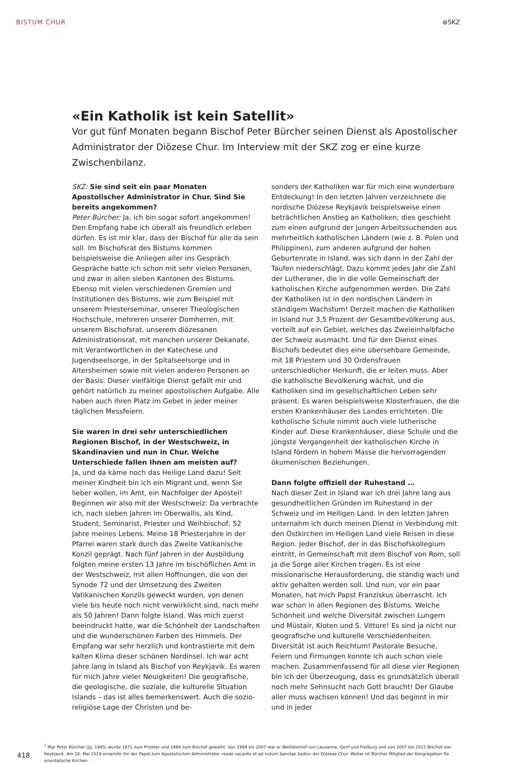BISTUM CHUR ⊕SKZ
«Ein Katholik ist kein Satellit»
Vor gut fünf Monaten begann Bischof Peter Bürcher seinen Dienst als Apostolischer Administrator der Diözese Chur. Im Interview mit der SKZ zog er eine kurze Zwischenbilanz.
SKZ: Sie sind seit ein paar Monaten Apostolischer Administrator in Chur. Sind Sie bereits angekommen?
Peter Bürcher: Ja, ich bin sogar sofort angekommen! Den Empfang habe ich überall als freundlich erleben dürfen. Es ist mir klar, dass der Bischof für alle da sein soll. Im Bischofsrat des Bistums kommen beispielsweise die Anliegen aller ins Gespräch. Gespräche hatte ich schon mit sehr vielen Personen, und zwar in allen sieben Kantonen des Bistums. Ebenso mit vielen verschiedenen Gremien und Institutionen des Bistums, wie zum Beispiel mit unserem Priesterseminar, unserer Theologischen Hochschule, mehreren unserer Domherren, mit unserem Bischofsrat, unserem diözesanen Administrationsrat, mit manchen unserer Dekanate, mit Verantwortlichen in der Katechese und Jugendseelsorge, in der Spitalseelsorge und in Altersheimen sowie mit vielen anderen Personen an der Basis. Dieser vielfältige Dienst gefällt mir und gehört natürlich zu meiner apostolischen Aufgabe. Alle haben auch ihren Platz im Gebet in jeder meiner täglichen Messfeiern.
Sie waren in drei sehr unterschiedlichen Regionen Bischof, in der Westschweiz, in Skandinavien und nun in Chur. Welche Unterschiede fallen Ihnen am meisten auf?
Ja, und da käme noch das Heilige Land dazu! Seit meiner Kindheit bin ich ein Migrant und, wenn Sie lieber wollen, im Amt, ein Nachfolger der Apostel! Beginnen wir also mit der Westschweiz: Da verbrachte ich, nach sieben Jahren im Oberwallis, als Kind, Student, Seminarist, Priester und Weihbischof, 52 Jahre meines Lebens. Meine 18 Priesterjahre in der Pfarrei waren stark durch das Zweite Vatikanische Konzil geprägt. Nach fünf Jahren in der Ausbildung folgten meine ersten 13 Jahre im bischöflichen Amt in der Westschweiz, mit allen Hoffnungen, die von der Synode 72 und der Umsetzung des Zweiten Vatikanischen Konzils geweckt wurden, von denen viele bis heute noch nicht verwirklicht sind, nach mehr als 50 Jahren! Dann folgte Island. Was mich zuerst beeindruckt hatte, war die Schönheit der Landschaften und die wunderschönen Farben des Himmels. Der Empfang war sehr herzlich und kontrastierte mit dem kalten Klima dieser schönen Nordinsel. Ich war acht Jahre lang in Island als Bischof von Reykjavik. Es waren für mich Jahre vieler Neuigkeiten! Die geografische, die geologische, die soziale, die kulturelle Situation Islands – das ist alles bemerkenswert. Auch die sozio-religiöse Lage der Christen und be-
sonders der Katholiken war für mich eine wunderbare Entdeckung! In den letzten Jahren verzeichnete die nordische Diözese Reykjavik beispielsweise einen beträchtlichen Anstieg an Katholiken; dies geschieht zum einen aufgrund der jungen Arbeitssuchenden aus mehrheitlich katholischen Ländern (wie z. B. Polen und Philippinen), zum anderen aufgrund der hohen Geburtenrate in Island, was sich dann in der Zahl der Taufen niederschlägt. Dazu kommt jedes Jahr die Zahl der Lutheraner, die in die volle Gemeinschaft der katholischen Kirche aufgenommen werden. Die Zahl der Katholiken ist in den nordischen Ländern in ständigem Wachstum! Derzeit machen die Katholiken in Island nur 3,5 Prozent der Gesamtbevölkerung aus, verteilt auf ein Gebiet, welches das Zweieinhalbfache der Schweiz ausmacht. Und für den Dienst eines Bischofs bedeutet dies eine übersehbare Gemeinde, mit 18 Priestern und 30 Ordensfrauen unterschiedlicher Herkunft, die er leiten muss. Aber die katholische Bevölkerung wächst, und die Katholiken sind im gesellschaftlichen Leben sehr präsent. Es waren beispielsweise Klosterfrauen, die die ersten Krankenhäuser des Landes errichteten. Die katholische Schule nimmt auch viele lutherische Kinder auf. Diese Krankenhäuser, diese Schule und die jüngste Vergangenheit der katholischen Kirche in Island fördern in hohem Masse die hervorragenden ökumenischen Beziehungen.
Dann folgte offiziell der Ruhestand …
Nach dieser Zeit in Island war ich drei Jahre lang aus gesundheitlichen Gründen im Ruhestand in der Schweiz und im Heiligen Land. In den letzten Jahren unternahm ich durch meinen Dienst in Verbindung mit den Ostkirchen im Heiligen Land viele Reisen in diese Region. Jeder Bischof, der in das Bischofskollegium eintritt, in Gemeinschaft mit dem Bischof von Rom, soll ja die Sorge aller Kirchen tragen. Es ist eine missionarische Herausforderung, die ständig wach und aktiv gehalten werden soll. Und nun, vor ein paar Monaten, hat mich Papst Franziskus überrascht. Ich war schon in allen Regionen des Bistums. Welche Schönheit und welche Diversität zwischen Lungern und Müstair, Kloten und S. Vittore! Es sind ja nicht nur geografische und kulturelle Verschiedenheiten. Diversität ist auch Reichtum! Pastorale Besuche, Feiern und Firmungen konnte ich auch schon viele machen. Zusammenfassend für all diese vier Regionen bin ich der Überzeugung, dass es grundsätzlich überall noch mehr Sehnsucht nach Gott braucht! Der Glaube aller muss wachsen können! Und das beginnt in mir und in jeder
418
<sup>1</sup> Mgr Peter Bürcher (Jg. 1945) wurde 1971 zum Priester und 1994 zum Bischof geweiht. Von 1994 bis 2007 war er Weihbischof von Lausanne, Genf und Freiburg und von 2007 bis 2015 Bischof von Reykjavik. Am 20. Mai 2019 ernannte ihn der Papst zum Apostolischen Administrator «sede vacante et ad nutum Sanctae Sedis» der Diözese Chur. Weiter ist Bürcher Mitglied der Kongregation für orientalische Kirchen.